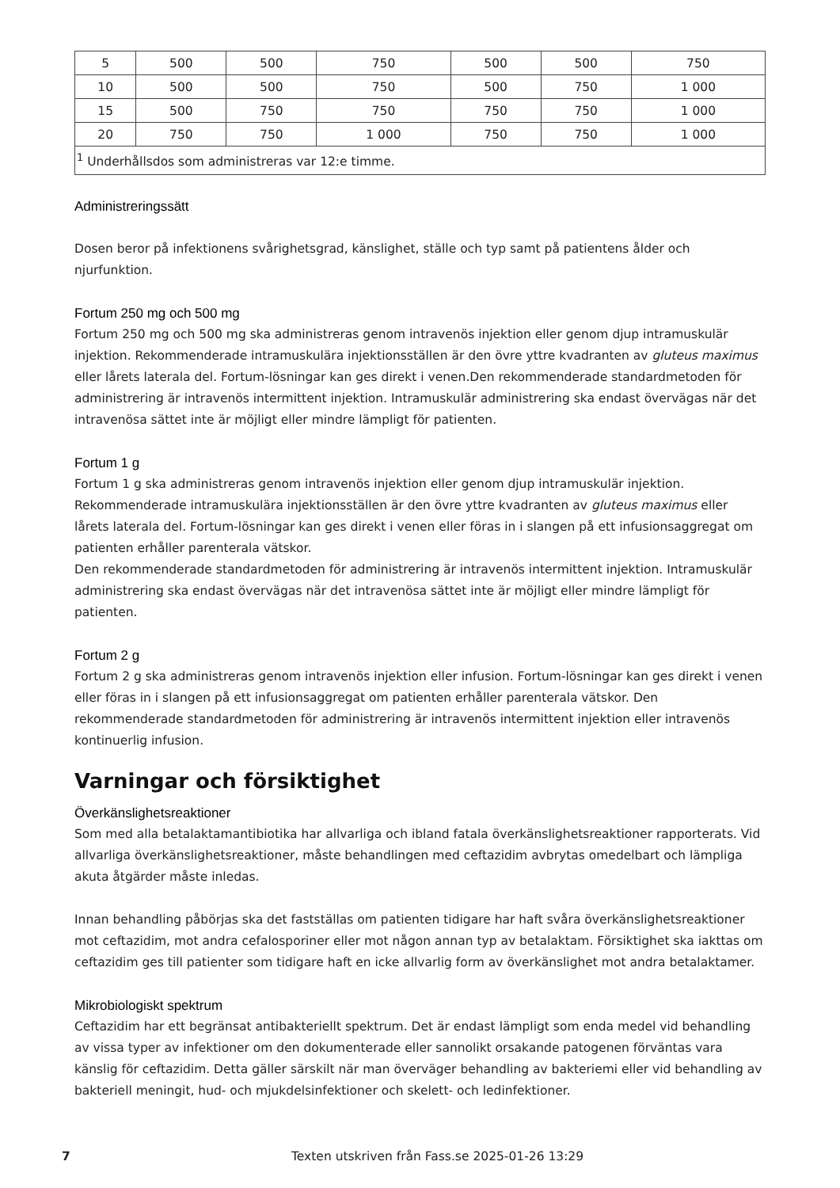| 5 | 500 | 500 | 750 | 500 | 500 | 750 |
| 10 | 500 | 500 | 750 | 500 | 750 | 1 000 |
| 15 | 500 | 750 | 750 | 750 | 750 | 1 000 |
| 20 | 750 | 750 | 1 000 | 750 | 750 | 1 000 |
| <sup>1</sup> Underhållsdos som administreras var 12:e timme. | | | | | | |
Administreringssätt
Dosen beror på infektionens svårighetsgrad, känslighet, ställe och typ samt på patientens ålder och njurfunktion.
Fortum 250 mg och 500 mg
Fortum 250 mg och 500 mg ska administreras genom intravenös injektion eller genom djup intramuskulär injektion. Rekommenderade intramuskulära injektionsställen är den övre yttre kvadranten av gluteus maximus eller lårets laterala del. Fortum-lösningar kan ges direkt i venen.Den rekommenderade standardmetoden för administrering är intravenös intermittent injektion. Intramuskulär administrering ska endast övervägas när det intravenösa sättet inte är möjligt eller mindre lämpligt för patienten.
Fortum 1 g
Fortum 1 g ska administreras genom intravenös injektion eller genom djup intramuskulär injektion. Rekommenderade intramuskulära injektionsställen är den övre yttre kvadranten av gluteus maximus eller lårets laterala del. Fortum-lösningar kan ges direkt i venen eller föras in i slangen på ett infusionsaggregat om patienten erhåller parenterala vätskor.
Den rekommenderade standardmetoden för administrering är intravenös intermittent injektion. Intramuskulär administrering ska endast övervägas när det intravenösa sättet inte är möjligt eller mindre lämpligt för patienten.
Fortum 2 g
Fortum 2 g ska administreras genom intravenös injektion eller infusion. Fortum-lösningar kan ges direkt i venen eller föras in i slangen på ett infusionsaggregat om patienten erhåller parenterala vätskor. Den rekommenderade standardmetoden för administrering är intravenös intermittent injektion eller intravenös kontinuerlig infusion.
Varningar och försiktighet
Överkänslighetsreaktioner
Som med alla betalaktamantibiotika har allvarliga och ibland fatala överkänslighetsreaktioner rapporterats. Vid allvarliga överkänslighetsreaktioner, måste behandlingen med ceftazidim avbrytas omedelbart och lämpliga akuta åtgärder måste inledas.
Innan behandling påbörjas ska det fastställas om patienten tidigare har haft svåra överkänslighetsreaktioner mot ceftazidim, mot andra cefalosporiner eller mot någon annan typ av betalaktam. Försiktighet ska iakttas om ceftazidim ges till patienter som tidigare haft en icke allvarlig form av överkänslighet mot andra betalaktamer.
Mikrobiologiskt spektrum
Ceftazidim har ett begränsat antibakteriellt spektrum. Det är endast lämpligt som enda medel vid behandling av vissa typer av infektioner om den dokumenterade eller sannolikt orsakande patogenen förväntas vara känslig för ceftazidim. Detta gäller särskilt när man överväger behandling av bakteriemi eller vid behandling av bakteriell meningit, hud- och mjukdelsinfektioner och skelett- och ledinfektioner.
7 Texten utskriven från Fass.se 2025-01-26 13:29